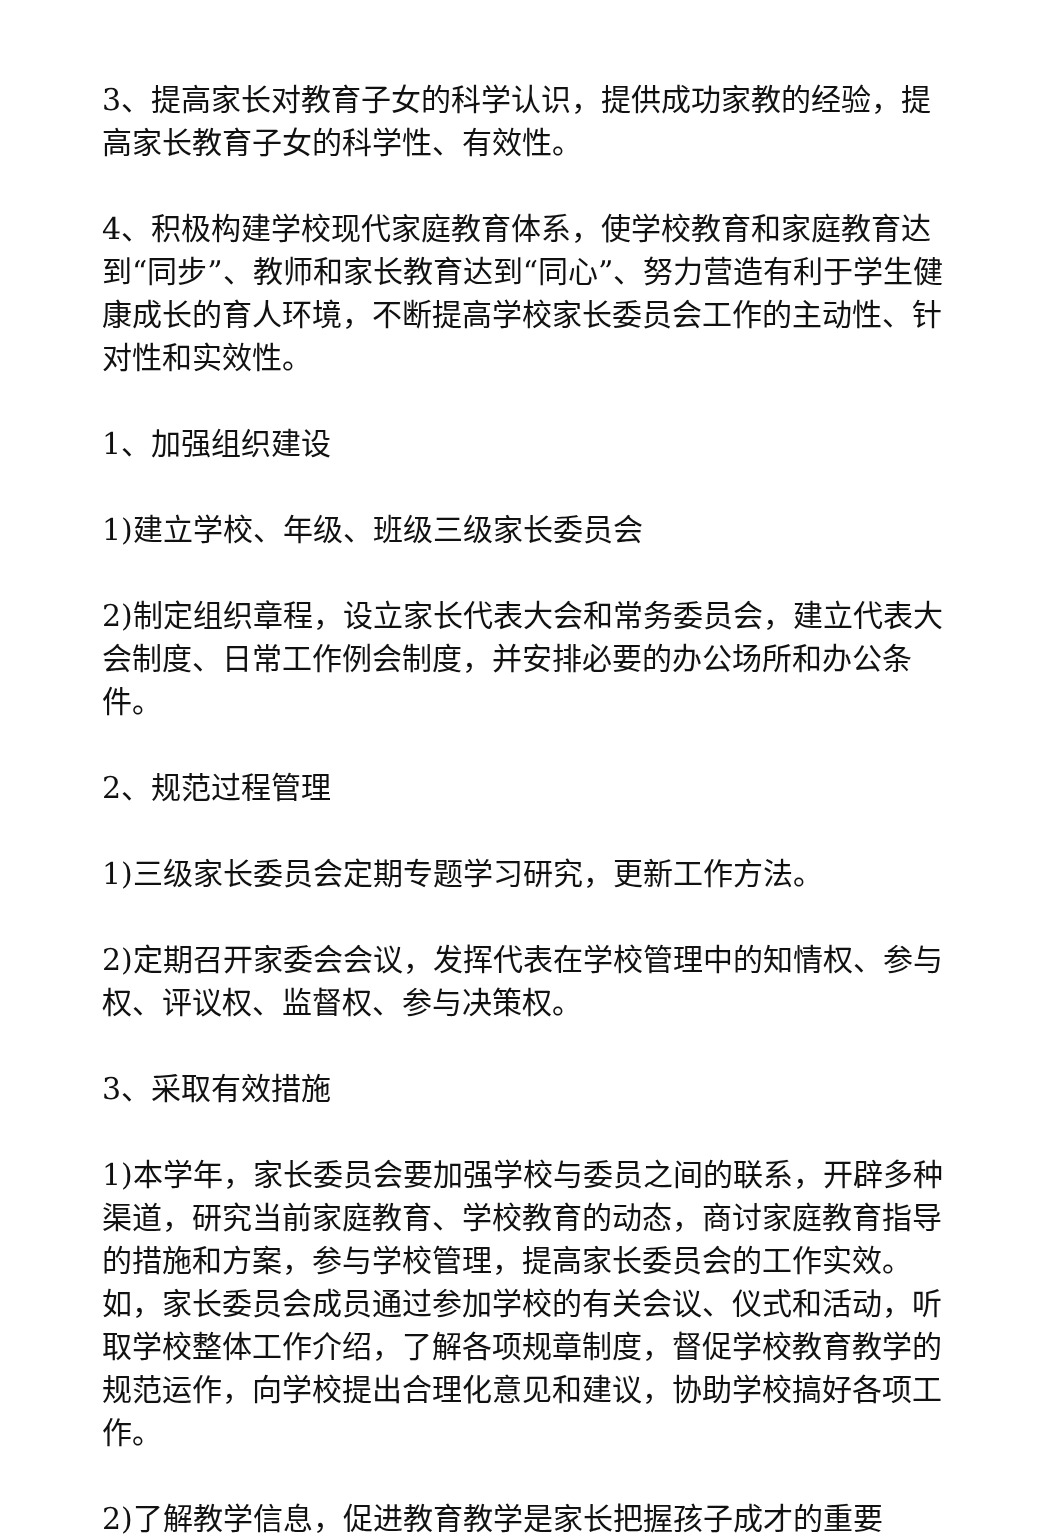3、提高家长对教育子女的科学认识，提供成功家教的经验，提高家长教育子女的科学性、有效性。
4、积极构建学校现代家庭教育体系，使学校教育和家庭教育达到“同步”、教师和家长教育达到“同心”、努力营造有利于学生健康成长的育人环境，不断提高学校家长委员会工作的主动性、针对性和实效性。
1、加强组织建设
1)建立学校、年级、班级三级家长委员会
2)制定组织章程，设立家长代表大会和常务委员会，建立代表大会制度、日常工作例会制度，并安排必要的办公场所和办公条件。
2、规范过程管理
1)三级家长委员会定期专题学习研究，更新工作方法。
2)定期召开家委会会议，发挥代表在学校管理中的知情权、参与权、评议权、监督权、参与决策权。
3、采取有效措施
1)本学年，家长委员会要加强学校与委员之间的联系，开辟多种渠道，研究当前家庭教育、学校教育的动态，商讨家庭教育指导的措施和方案，参与学校管理，提高家长委员会的工作实效。如，家长委员会成员通过参加学校的有关会议、仪式和活动，听取学校整体工作介绍，了解各项规章制度，督促学校教育教学的规范运作，向学校提出合理化意见和建议，协助学校搞好各项工作。
2)了解教学信息，促进教育教学是家长把握孩子成才的重要